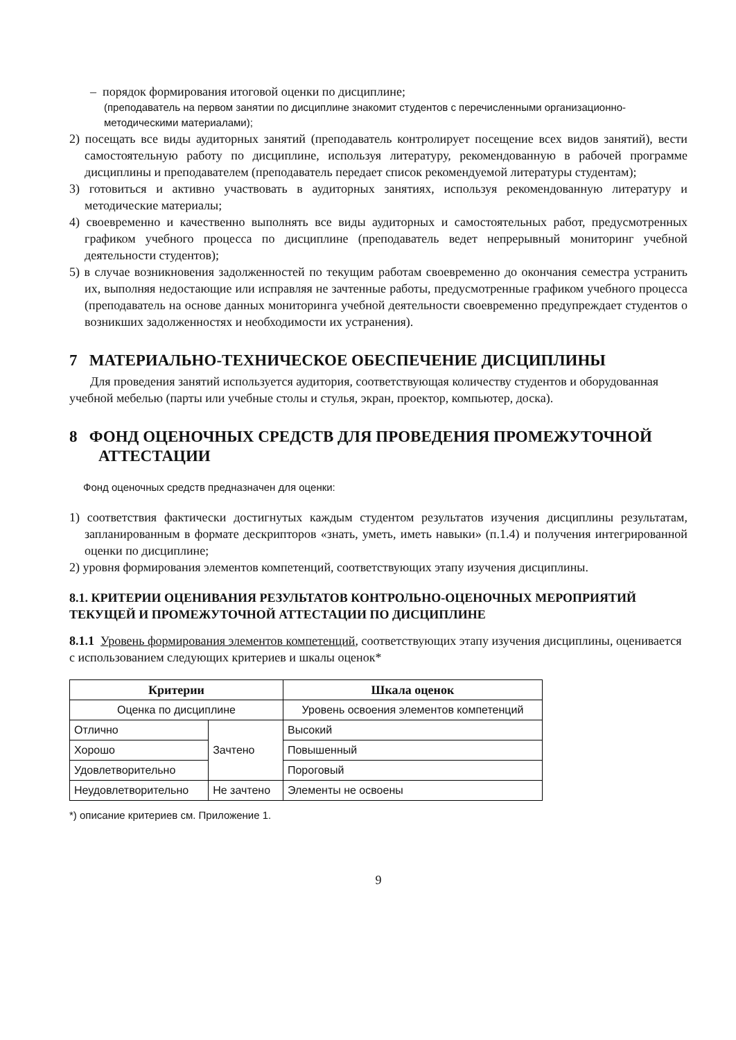– порядок формирования итоговой оценки по дисциплине;
(преподаватель на первом занятии по дисциплине знакомит студентов с перечисленными организационно-методическими материалами);
2) посещать все виды аудиторных занятий (преподаватель контролирует посещение всех видов занятий), вести самостоятельную работу по дисциплине, используя литературу, рекомендованную в рабочей программе дисциплины и преподавателем (преподаватель передает список рекомендуемой литературы студентам);
3) готовиться и активно участвовать в аудиторных занятиях, используя рекомендованную литературу и методические материалы;
4) своевременно и качественно выполнять все виды аудиторных и самостоятельных работ, предусмотренных графиком учебного процесса по дисциплине (преподаватель ведет непрерывный мониторинг учебной деятельности студентов);
5) в случае возникновения задолженностей по текущим работам своевременно до окончания семестра устранить их, выполняя недостающие или исправляя не зачтенные работы, предусмотренные графиком учебного процесса (преподаватель на основе данных мониторинга учебной деятельности своевременно предупреждает студентов о возникших задолженностях и необходимости их устранения).
7 МАТЕРИАЛЬНО-ТЕХНИЧЕСКОЕ ОБЕСПЕЧЕНИЕ ДИСЦИПЛИНЫ
Для проведения занятий используется аудитория, соответствующая количеству студентов и оборудованная учебной мебелью (парты или учебные столы и стулья, экран, проектор, компьютер, доска).
8 ФОНД ОЦЕНОЧНЫХ СРЕДСТВ ДЛЯ ПРОВЕДЕНИЯ ПРОМЕЖУТОЧНОЙ АТТЕСТАЦИИ
Фонд оценочных средств предназначен для оценки:
1) соответствия фактически достигнутых каждым студентом результатов изучения дисциплины результатам, запланированным в формате дескрипторов «знать, уметь, иметь навыки» (п.1.4) и получения интегрированной оценки по дисциплине;
2) уровня формирования элементов компетенций, соответствующих этапу изучения дисциплины.
8.1. КРИТЕРИИ ОЦЕНИВАНИЯ РЕЗУЛЬТАТОВ КОНТРОЛЬНО-ОЦЕНОЧНЫХ МЕРОПРИЯТИЙ ТЕКУЩЕЙ И ПРОМЕЖУТОЧНОЙ АТТЕСТАЦИИ ПО ДИСЦИПЛИНЕ
8.1.1 Уровень формирования элементов компетенций, соответствующих этапу изучения дисциплины, оценивается с использованием следующих критериев и шкалы оценок*
| Критерии | | Шкала оценок |
| --- | --- | --- |
| Оценка по дисциплине | | Уровень освоения элементов компетенций |
| Отлично | Зачтено | Высокий |
| Хорошо | | Повышенный |
| Удовлетворительно | | Пороговый |
| Неудовлетворительно | Не зачтено | Элементы не освоены |
*) описание критериев см. Приложение 1.
9